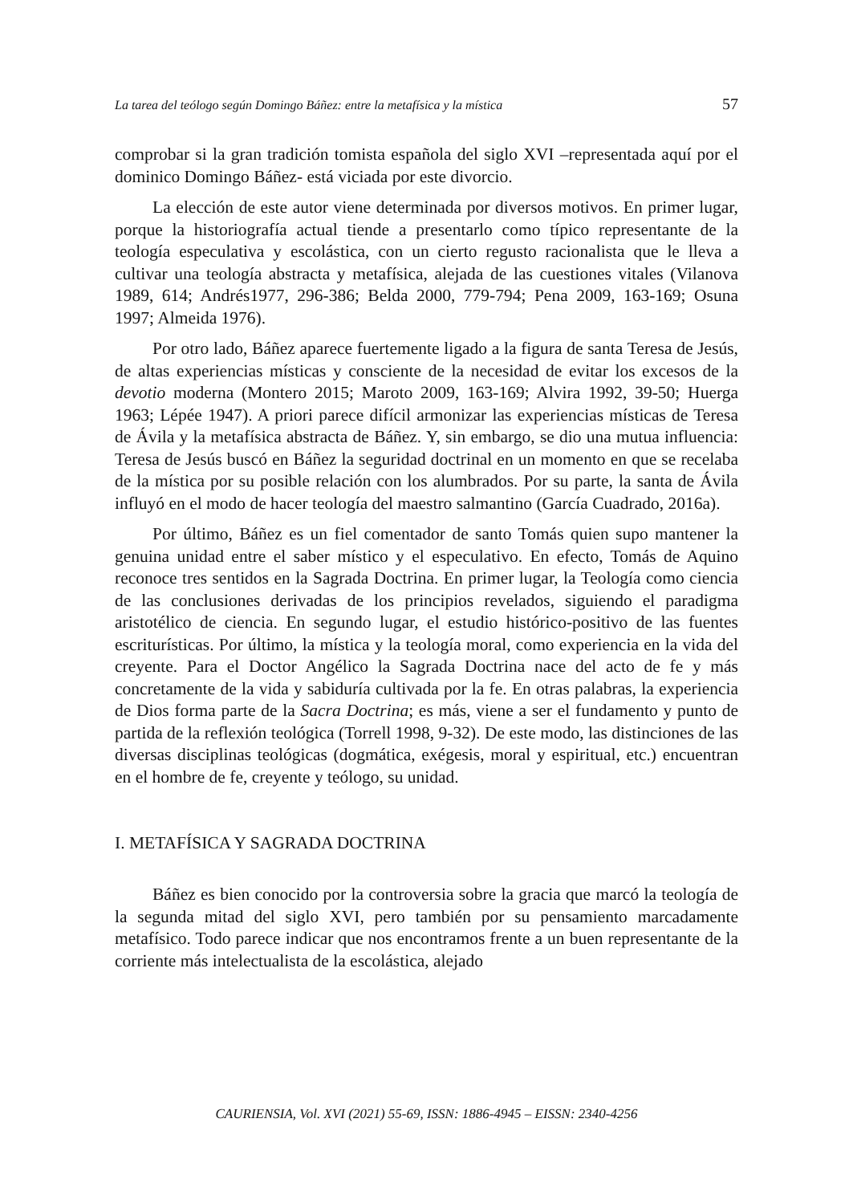La tarea del teólogo según Domingo Báñez: entre la metafísica y la mística 57
comprobar si la gran tradición tomista española del siglo XVI –representada aquí por el dominico Domingo Báñez- está viciada por este divorcio.
La elección de este autor viene determinada por diversos motivos. En primer lugar, porque la historiografía actual tiende a presentarlo como típico representante de la teología especulativa y escolástica, con un cierto regusto racionalista que le lleva a cultivar una teología abstracta y metafísica, alejada de las cuestiones vitales (Vilanova 1989, 614; Andrés1977, 296-386; Belda 2000, 779-794; Pena 2009, 163-169; Osuna 1997; Almeida 1976).
Por otro lado, Báñez aparece fuertemente ligado a la figura de santa Teresa de Jesús, de altas experiencias místicas y consciente de la necesidad de evitar los excesos de la devotio moderna (Montero 2015; Maroto 2009, 163-169; Alvira 1992, 39-50; Huerga 1963; Lépée 1947). A priori parece difícil armonizar las experiencias místicas de Teresa de Ávila y la metafísica abstracta de Báñez. Y, sin embargo, se dio una mutua influencia: Teresa de Jesús buscó en Báñez la seguridad doctrinal en un momento en que se recelaba de la mística por su posible relación con los alumbrados. Por su parte, la santa de Ávila influyó en el modo de hacer teología del maestro salmantino (García Cuadrado, 2016a).
Por último, Báñez es un fiel comentador de santo Tomás quien supo mantener la genuina unidad entre el saber místico y el especulativo. En efecto, Tomás de Aquino reconoce tres sentidos en la Sagrada Doctrina. En primer lugar, la Teología como ciencia de las conclusiones derivadas de los principios revelados, siguiendo el paradigma aristotélico de ciencia. En segundo lugar, el estudio histórico-positivo de las fuentes escriturísticas. Por último, la mística y la teología moral, como experiencia en la vida del creyente. Para el Doctor Angélico la Sagrada Doctrina nace del acto de fe y más concretamente de la vida y sabiduría cultivada por la fe. En otras palabras, la experiencia de Dios forma parte de la Sacra Doctrina; es más, viene a ser el fundamento y punto de partida de la reflexión teológica (Torrell 1998, 9-32). De este modo, las distinciones de las diversas disciplinas teológicas (dogmática, exégesis, moral y espiritual, etc.) encuentran en el hombre de fe, creyente y teólogo, su unidad.
I. METAFÍSICA Y SAGRADA DOCTRINA
Báñez es bien conocido por la controversia sobre la gracia que marcó la teología de la segunda mitad del siglo XVI, pero también por su pensamiento marcadamente metafísico. Todo parece indicar que nos encontramos frente a un buen representante de la corriente más intelectualista de la escolástica, alejado
CAURIENSIA, Vol. XVI (2021) 55-69, ISSN: 1886-4945 – EISSN: 2340-4256